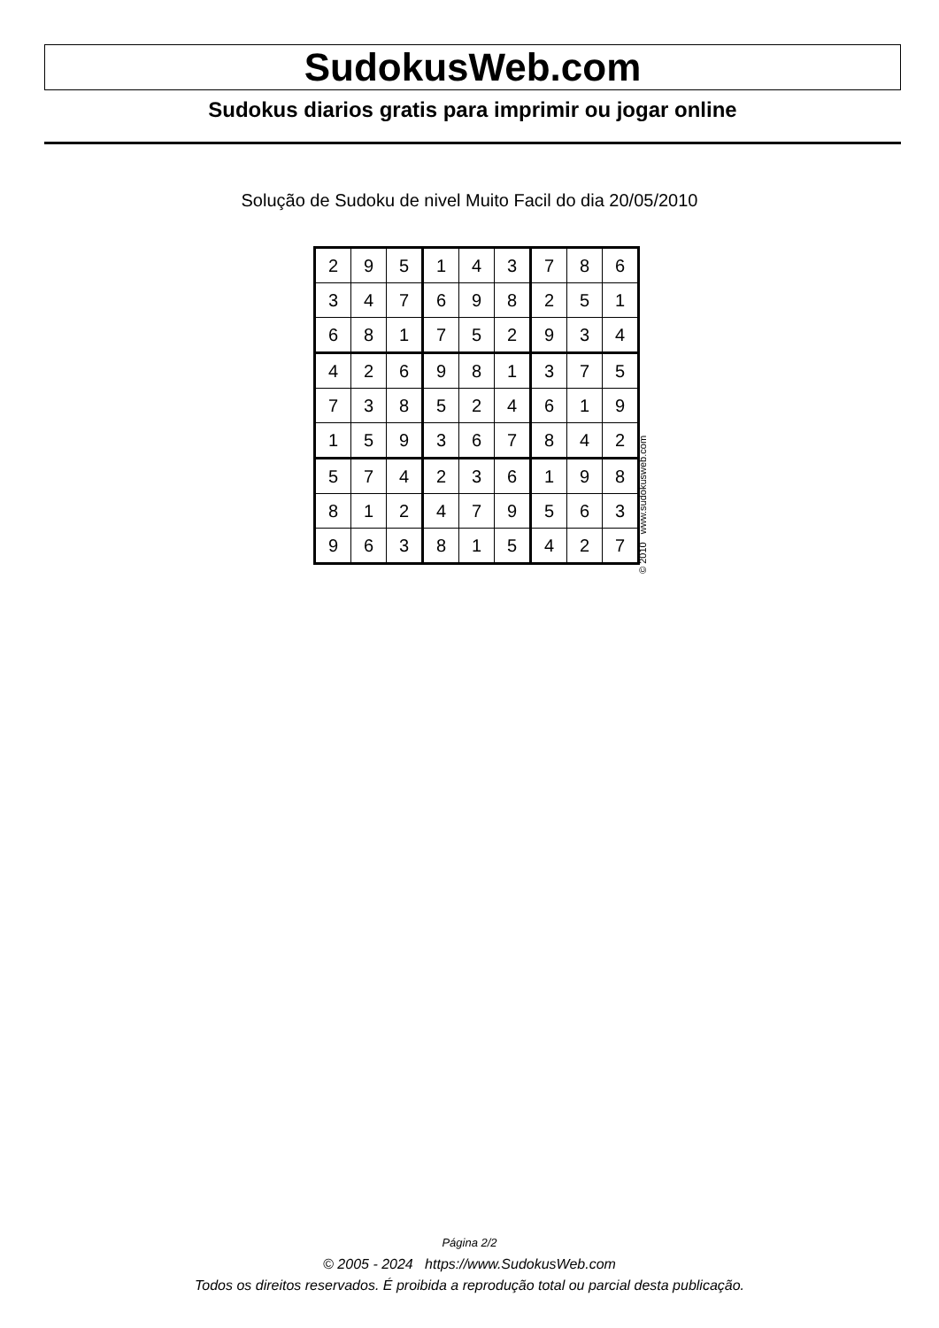SudokusWeb.com
Sudokus diarios gratis para imprimir ou jogar online
Solução de Sudoku de nivel Muito Facil do dia 20/05/2010
| 2 | 9 | 5 | 1 | 4 | 3 | 7 | 8 | 6 |
| 3 | 4 | 7 | 6 | 9 | 8 | 2 | 5 | 1 |
| 6 | 8 | 1 | 7 | 5 | 2 | 9 | 3 | 4 |
| 4 | 2 | 6 | 9 | 8 | 1 | 3 | 7 | 5 |
| 7 | 3 | 8 | 5 | 2 | 4 | 6 | 1 | 9 |
| 1 | 5 | 9 | 3 | 6 | 7 | 8 | 4 | 2 |
| 5 | 7 | 4 | 2 | 3 | 6 | 1 | 9 | 8 |
| 8 | 1 | 2 | 4 | 7 | 9 | 5 | 6 | 3 |
| 9 | 6 | 3 | 8 | 1 | 5 | 4 | 2 | 7 |
© 2010 www.sudokusweb.com
Página 2/2
© 2005 - 2024 https://www.SudokusWeb.com
Todos os direitos reservados. É proibida a reprodução total ou parcial desta publicação.